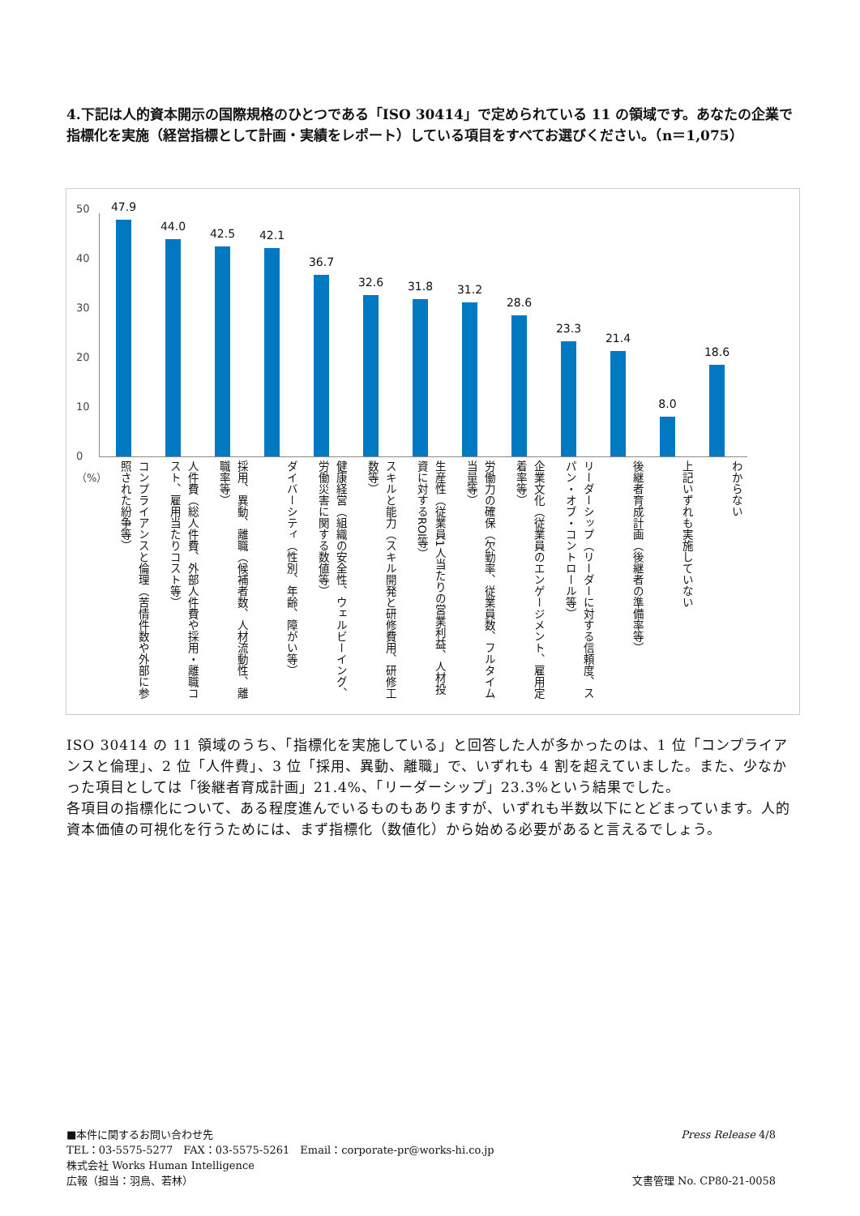4.下記は人的資本開示の国際規格のひとつである「ISO 30414」で定められている 11 の領域です。あなたの企業で指標化を実施（経営指標として計画・実績をレポート）している項目をすべてお選びください。（n＝1,075）
50
40
30
20
10
0
（%）
47.9
44.0
42.5
42.1
36.7
32.6
31.8
31.2
28.6
23.3
21.4
8.0
18.6
コンプライアンスと倫理（苦情件数や外部に参照された紛争等）
人件費（総人件費、外部人件費や採用・離職コスト、雇用当たりコスト等）
採用、異動、離職（候補者数、人材流動性、離職率等）
ダイバーシティ（性別、年齢、障がい等）
健康経営（組織の安全性、ウェルビーイング、労働災害に関する数値等）
スキルと能力（スキル開発と研修費用、研修工数等）
生産性（従業員1人当たりの営業利益、人材投資に対するROI等）
労働力の確保（欠勤率、従業員数、フルタイム当量等）
企業文化（従業員のエンゲージメント、雇用定着率等）
リーダーシップ（リーダーに対する信頼度、スパン・オブ・コントロール等）
後継者育成計画（後継者の準備率等）
上記いずれも実施していない
わからない
ISO 30414 の 11 領域のうち、「指標化を実施している」と回答した人が多かったのは、1 位「コンプライアンスと倫理」、2 位「人件費」、3 位「採用、異動、離職」で、いずれも 4 割を超えていました。また、少なかった項目としては「後継者育成計画」21.4%、「リーダーシップ」23.3%という結果でした。
各項目の指標化について、ある程度進んでいるものもありますが、いずれも半数以下にとどまっています。人的資本価値の可視化を行うためには、まず指標化（数値化）から始める必要があると言えるでしょう。
■本件に関するお問い合わせ先
TEL：03-5575-5277　FAX：03-5575-5261　Email：corporate-pr@works-hi.co.jp
株式会社 Works Human Intelligence
広報（担当：羽鳥、若林）
Press Release 4/8
文書管理 No. CP80-21-0058